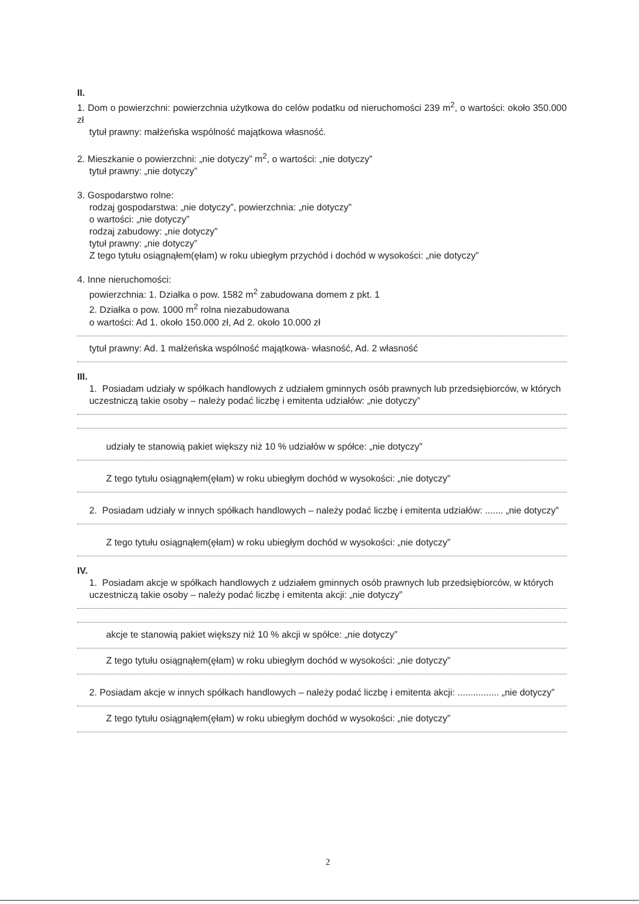II.
1. Dom o powierzchni: powierzchnia użytkowa do celów podatku od nieruchomości 239 m<sup>2</sup>, o wartości: około 350.000 zł
tytuł prawny: małżeńska wspólność majątkowa własność.
2. Mieszkanie o powierzchni: „nie dotyczy” m<sup>2</sup>, o wartości: „nie dotyczy”
tytuł prawny: „nie dotyczy”
3. Gospodarstwo rolne:
rodzaj gospodarstwa: „nie dotyczy”, powierzchnia: „nie dotyczy”
o wartości: „nie dotyczy”
rodzaj zabudowy: „nie dotyczy”
tytuł prawny: „nie dotyczy”
Z tego tytułu osiągnąłem(ęłam) w roku ubiegłym przychód i dochód w wysokości: „nie dotyczy”
4. Inne nieruchomości:
powierzchnia: 1. Działka o pow. 1582 m<sup>2</sup> zabudowana domem z pkt. 1
2. Działka o pow. 1000 m<sup>2</sup> rolna niezabudowana
o wartości: Ad 1. około 150.000 zł, Ad 2. około 10.000 zł
tytuł prawny: Ad. 1 małżeńska wspólność majątkowa- własność, Ad. 2 własność
III.
1. Posiadam udziały w spółkach handlowych z udziałem gminnych osób prawnych lub przedsiębiorców, w których uczestniczą takie osoby – należy podać liczbę i emitenta udziałów: „nie dotyczy”
udziały te stanowią pakiet większy niż 10 % udziałów w spółce: „nie dotyczy”
Z tego tytułu osiągnąłem(ęłam) w roku ubiegłym dochód w wysokości: „nie dotyczy”
2. Posiadam udziały w innych spółkach handlowych – należy podać liczbę i emitenta udziałów: ....... „nie dotyczy”
Z tego tytułu osiągnąłem(ęłam) w roku ubiegłym dochód w wysokości: „nie dotyczy”
IV.
1. Posiadam akcje w spółkach handlowych z udziałem gminnych osób prawnych lub przedsiębiorców, w których uczestniczą takie osoby – należy podać liczbę i emitenta akcji: „nie dotyczy”
akcje te stanowią pakiet większy niż 10 % akcji w spółce: „nie dotyczy”
Z tego tytułu osiągnąłem(ęłam) w roku ubiegłym dochód w wysokości: „nie dotyczy”
2. Posiadam akcje w innych spółkach handlowych – należy podać liczbę i emitenta akcji: ................ „nie dotyczy”
Z tego tytułu osiągnąłem(ęłam) w roku ubiegłym dochód w wysokości: „nie dotyczy”
2